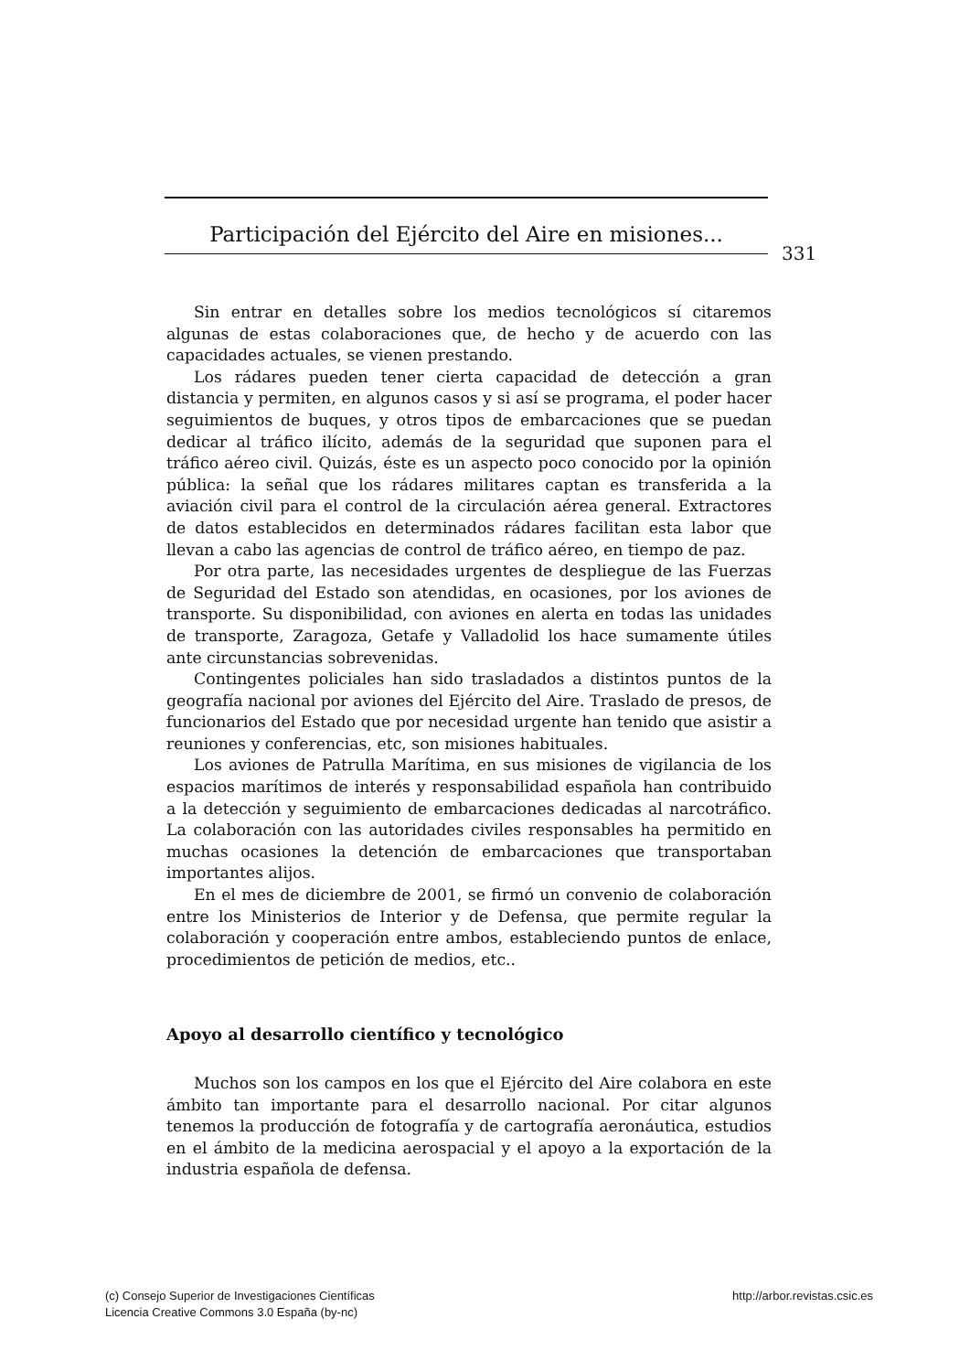Participación del Ejército del Aire en misiones...
331
Sin entrar en detalles sobre los medios tecnológicos sí citaremos algunas de estas colaboraciones que, de hecho y de acuerdo con las capacidades actuales, se vienen prestando.
Los rádares pueden tener cierta capacidad de detección a gran distancia y permiten, en algunos casos y si así se programa, el poder hacer seguimientos de buques, y otros tipos de embarcaciones que se puedan dedicar al tráfico ilícito, además de la seguridad que suponen para el tráfico aéreo civil. Quizás, éste es un aspecto poco conocido por la opinión pública: la señal que los rádares militares captan es transferida a la aviación civil para el control de la circulación aérea general. Extractores de datos establecidos en determinados rádares facilitan esta labor que llevan a cabo las agencias de control de tráfico aéreo, en tiempo de paz.
Por otra parte, las necesidades urgentes de despliegue de las Fuerzas de Seguridad del Estado son atendidas, en ocasiones, por los aviones de transporte. Su disponibilidad, con aviones en alerta en todas las unidades de transporte, Zaragoza, Getafe y Valladolid los hace sumamente útiles ante circunstancias sobrevenidas.
Contingentes policiales han sido trasladados a distintos puntos de la geografía nacional por aviones del Ejército del Aire. Traslado de presos, de funcionarios del Estado que por necesidad urgente han tenido que asistir a reuniones y conferencias, etc, son misiones habituales.
Los aviones de Patrulla Marítima, en sus misiones de vigilancia de los espacios marítimos de interés y responsabilidad española han contribuido a la detección y seguimiento de embarcaciones dedicadas al narcotráfico. La colaboración con las autoridades civiles responsables ha permitido en muchas ocasiones la detención de embarcaciones que transportaban importantes alijos.
En el mes de diciembre de 2001, se firmó un convenio de colaboración entre los Ministerios de Interior y de Defensa, que permite regular la colaboración y cooperación entre ambos, estableciendo puntos de enlace, procedimientos de petición de medios, etc..
Apoyo al desarrollo científico y tecnológico
Muchos son los campos en los que el Ejército del Aire colabora en este ámbito tan importante para el desarrollo nacional. Por citar algunos tenemos la producción de fotografía y de cartografía aeronáutica, estudios en el ámbito de la medicina aerospacial y el apoyo a la exportación de la industria española de defensa.
(c) Consejo Superior de Investigaciones Científicas
Licencia Creative Commons 3.0 España (by-nc)
http://arbor.revistas.csic.es